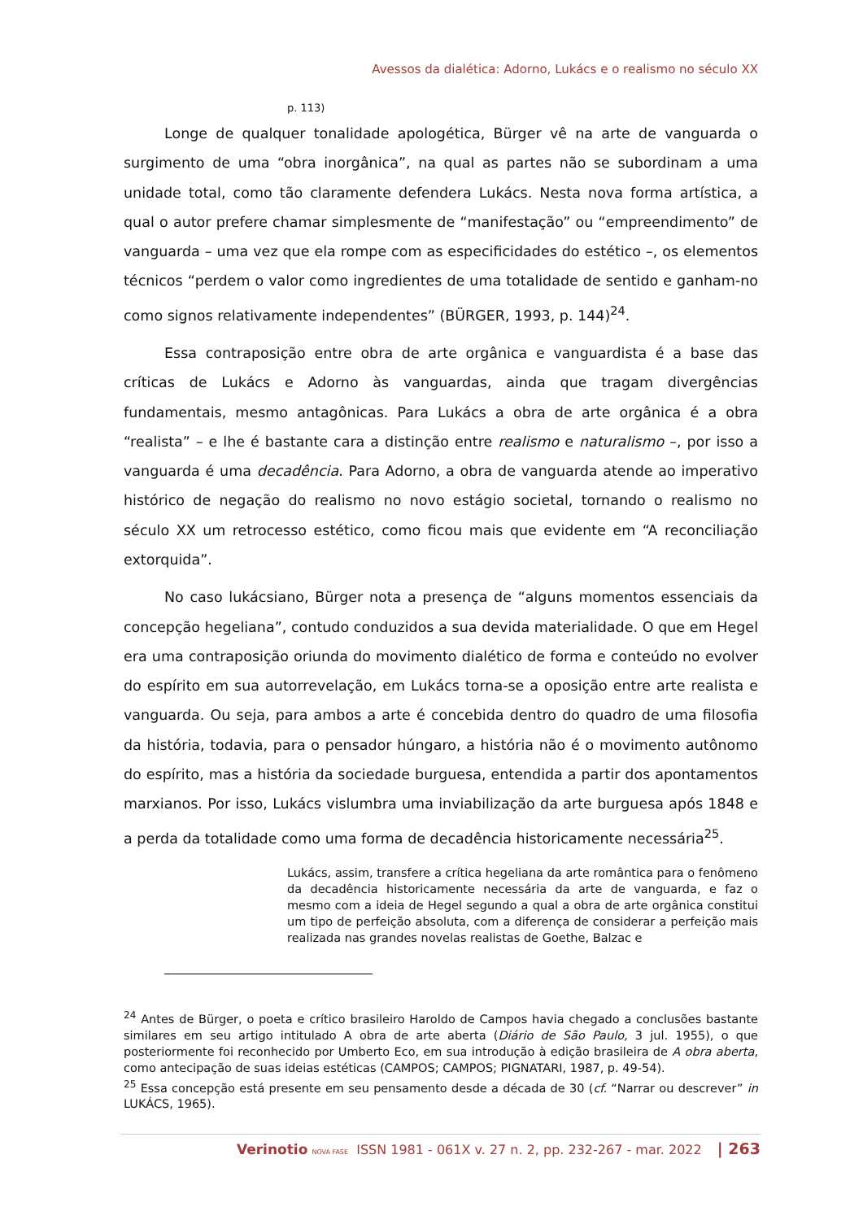Avessos da dialética: Adorno, Lukács e o realismo no século XX
p. 113)
Longe de qualquer tonalidade apologética, Bürger vê na arte de vanguarda o surgimento de uma “obra inorgânica”, na qual as partes não se subordinam a uma unidade total, como tão claramente defendera Lukács. Nesta nova forma artística, a qual o autor prefere chamar simplesmente de “manifestação” ou “empreendimento” de vanguarda – uma vez que ela rompe com as especificidades do estético –, os elementos técnicos “perdem o valor como ingredientes de uma totalidade de sentido e ganham-no como signos relativamente independentes” (BÜRGER, 1993, p. 144)<sup>24</sup>.
Essa contraposição entre obra de arte orgânica e vanguardista é a base das críticas de Lukács e Adorno às vanguardas, ainda que tragam divergências fundamentais, mesmo antagônicas. Para Lukács a obra de arte orgânica é a obra “realista” – e lhe é bastante cara a distinção entre realismo e naturalismo –, por isso a vanguarda é uma decadência. Para Adorno, a obra de vanguarda atende ao imperativo histórico de negação do realismo no novo estágio societal, tornando o realismo no século XX um retrocesso estético, como ficou mais que evidente em “A reconciliação extorquida”.
No caso lukácsiano, Bürger nota a presença de “alguns momentos essenciais da concepção hegeliana”, contudo conduzidos a sua devida materialidade. O que em Hegel era uma contraposição oriunda do movimento dialético de forma e conteúdo no evolver do espírito em sua autorrevelação, em Lukács torna-se a oposição entre arte realista e vanguarda. Ou seja, para ambos a arte é concebida dentro do quadro de uma filosofia da história, todavia, para o pensador húngaro, a história não é o movimento autônomo do espírito, mas a história da sociedade burguesa, entendida a partir dos apontamentos marxianos. Por isso, Lukács vislumbra uma inviabilização da arte burguesa após 1848 e a perda da totalidade como uma forma de decadência historicamente necessária<sup>25</sup>.
Lukács, assim, transfere a crítica hegeliana da arte romântica para o fenômeno da decadência historicamente necessária da arte de vanguarda, e faz o mesmo com a ideia de Hegel segundo a qual a obra de arte orgânica constitui um tipo de perfeição absoluta, com a diferença de considerar a perfeição mais realizada nas grandes novelas realistas de Goethe, Balzac e
<sup>24</sup> Antes de Bürger, o poeta e crítico brasileiro Haroldo de Campos havia chegado a conclusões bastante similares em seu artigo intitulado A obra de arte aberta (Diário de São Paulo, 3 jul. 1955), o que posteriormente foi reconhecido por Umberto Eco, em sua introdução à edição brasileira de A obra aberta, como antecipação de suas ideias estéticas (CAMPOS; CAMPOS; PIGNATARI, 1987, p. 49-54).
<sup>25</sup> Essa concepção está presente em seu pensamento desde a década de 30 (cf. “Narrar ou descrever” in LUKÁCS, 1965).
Verinotio NOVA FASE ISSN 1981 - 061X v. 27 n. 2, pp. 232-267 - mar. 2022 | 263